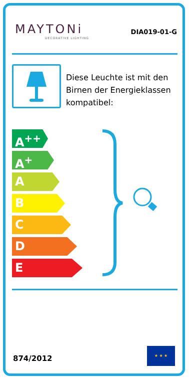MAYTONi
DECORATIVE LIGHTING
DIA019-01-G
Diese Leuchte ist mit den Birnen der Energieklassen kompatibel:
A<sup>++</sup>
A<sup>+</sup>
A
B
C
D
E
874/2012
★ ★ ★